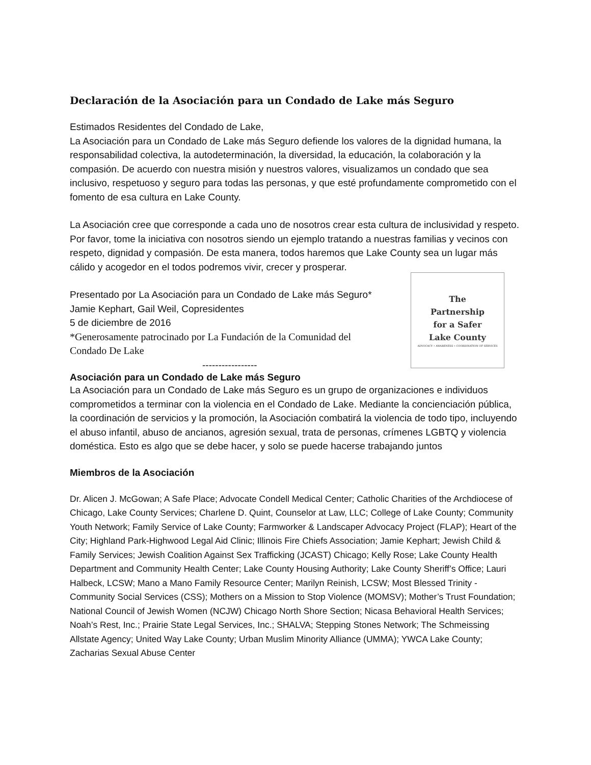Declaración de la Asociación para un Condado de Lake más Seguro
Estimados Residentes del Condado de Lake,
La Asociación para un Condado de Lake más Seguro defiende los valores de la dignidad humana, la responsabilidad colectiva, la autodeterminación, la diversidad, la educación, la colaboración y la compasión. De acuerdo con nuestra misión y nuestros valores, visualizamos un condado que sea inclusivo, respetuoso y seguro para todas las personas, y que esté profundamente comprometido con el fomento de esa cultura en Lake County.
La Asociación cree que corresponde a cada uno de nosotros crear esta cultura de inclusividad y respeto. Por favor, tome la iniciativa con nosotros siendo un ejemplo tratando a nuestras familias y vecinos con respeto, dignidad y compasión. De esta manera, todos haremos que Lake County sea un lugar más cálido y acogedor en el todos podremos vivir, crecer y prosperar.
Presentado por La Asociación para un Condado de Lake más Seguro*
Jamie Kephart, Gail Weil, Copresidentes
5 de diciembre de 2016
*Generosamente patrocinado por La Fundación de la Comunidad del
Condado De Lake
-----------------
The
Partnership
for a Safer
Lake County
ADVOCACY • AWARENESS • COORDINATION OF SERVICES
Asociación para un Condado de Lake más Seguro
La Asociación para un Condado de Lake más Seguro es un grupo de organizaciones e individuos comprometidos a terminar con la violencia en el Condado de Lake. Mediante la concienciación pública, la coordinación de servicios y la promoción, la Asociación combatirá la violencia de todo tipo, incluyendo el abuso infantil, abuso de ancianos, agresión sexual, trata de personas, crímenes LGBTQ y violencia doméstica. Esto es algo que se debe hacer, y solo se puede hacerse trabajando juntos
Miembros de la Asociación
Dr. Alicen J. McGowan; A Safe Place; Advocate Condell Medical Center; Catholic Charities of the Archdiocese of Chicago, Lake County Services; Charlene D. Quint, Counselor at Law, LLC; College of Lake County; Community Youth Network; Family Service of Lake County; Farmworker & Landscaper Advocacy Project (FLAP); Heart of the City; Highland Park-Highwood Legal Aid Clinic; Illinois Fire Chiefs Association; Jamie Kephart; Jewish Child & Family Services; Jewish Coalition Against Sex Trafficking (JCAST) Chicago; Kelly Rose; Lake County Health Department and Community Health Center; Lake County Housing Authority; Lake County Sheriff’s Office; Lauri Halbeck, LCSW; Mano a Mano Family Resource Center; Marilyn Reinish, LCSW; Most Blessed Trinity - Community Social Services (CSS); Mothers on a Mission to Stop Violence (MOMSV); Mother’s Trust Foundation; National Council of Jewish Women (NCJW) Chicago North Shore Section; Nicasa Behavioral Health Services; Noah’s Rest, Inc.; Prairie State Legal Services, Inc.; SHALVA; Stepping Stones Network; The Schmeissing Allstate Agency; United Way Lake County; Urban Muslim Minority Alliance (UMMA); YWCA Lake County; Zacharias Sexual Abuse Center